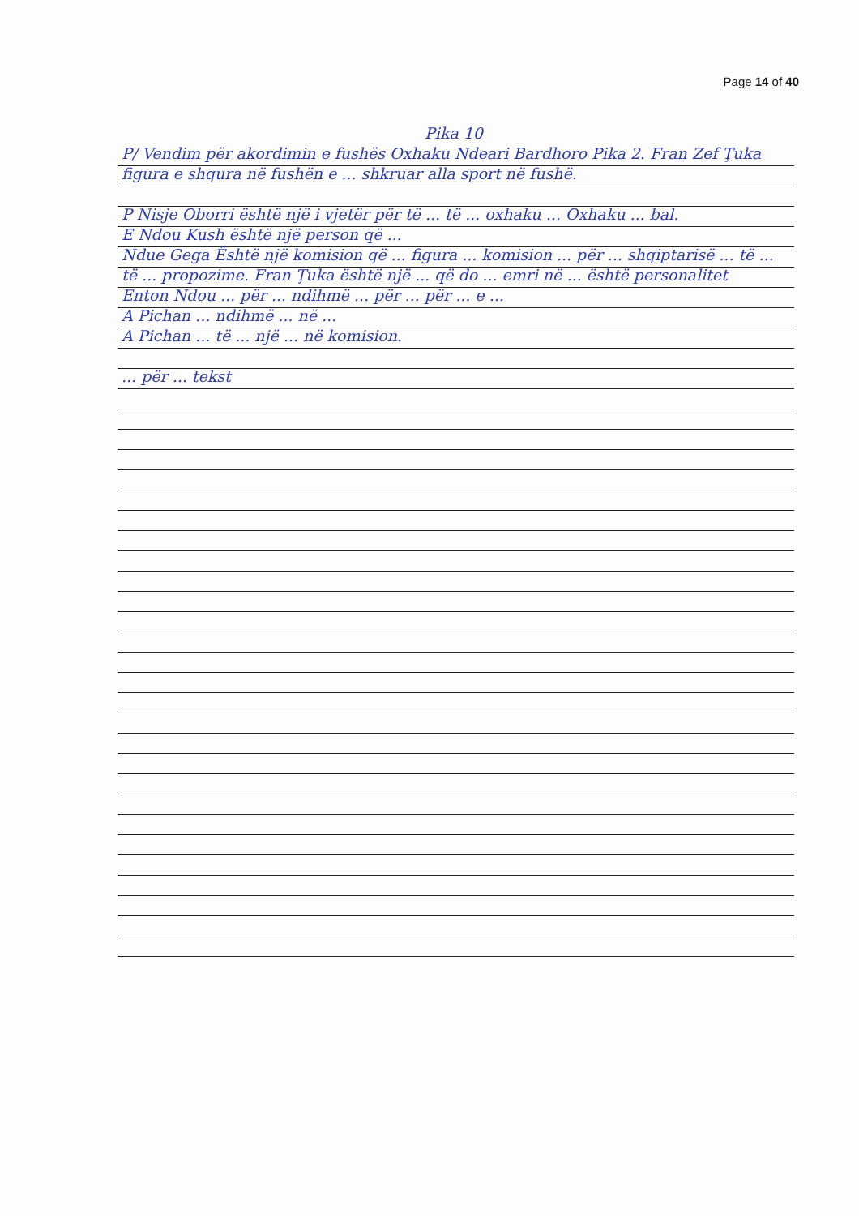Page 14 of 40
Pika 10
P/ Vendim për akordimin e fushës Oxhaku Ndeari Bardhoro Pika 2. Fran Zef Ţuka figura e shqura në fushën e ... shkruar alla sport në fushë.
P Nisje Oborri është një i vjetër për të ... të ... oxhaku ... Oxhaku ... bal.
E Ndou Kush është një person që ...
Ndue Gega Është një komision që ... figura ... komision ... për ... shqiptarisë ... të ... të ... propozime. Fran Ţuka është një ... që do ... emri në ... është personalitet
Enton Ndou ... për ... ndihmë ... për ... për ... e ...
A Pichan ... ndihmë ... në ...
A Pichan ... të ... një ... në komision.
... për ... tekst